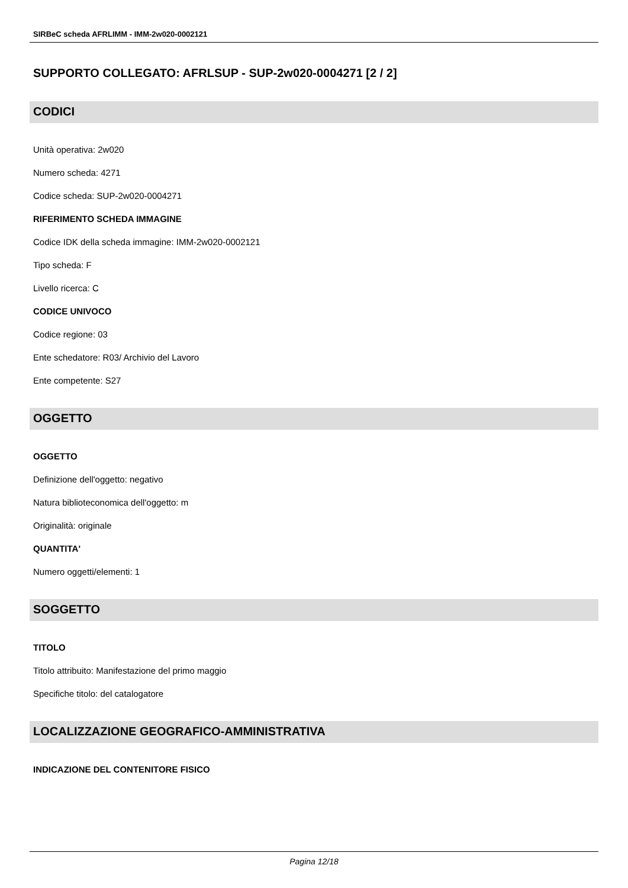SIRBeC scheda AFRLIMM - IMM-2w020-0002121
SUPPORTO COLLEGATO: AFRLSUP - SUP-2w020-0004271 [2 / 2]
CODICI
Unità operativa: 2w020
Numero scheda: 4271
Codice scheda: SUP-2w020-0004271
RIFERIMENTO SCHEDA IMMAGINE
Codice IDK della scheda immagine: IMM-2w020-0002121
Tipo scheda: F
Livello ricerca: C
CODICE UNIVOCO
Codice regione: 03
Ente schedatore: R03/ Archivio del Lavoro
Ente competente: S27
OGGETTO
OGGETTO
Definizione dell'oggetto: negativo
Natura biblioteconomica dell'oggetto: m
Originalità: originale
QUANTITA'
Numero oggetti/elementi: 1
SOGGETTO
TITOLO
Titolo attribuito: Manifestazione del primo maggio
Specifiche titolo: del catalogatore
LOCALIZZAZIONE GEOGRAFICO-AMMINISTRATIVA
INDICAZIONE DEL CONTENITORE FISICO
Pagina 12/18